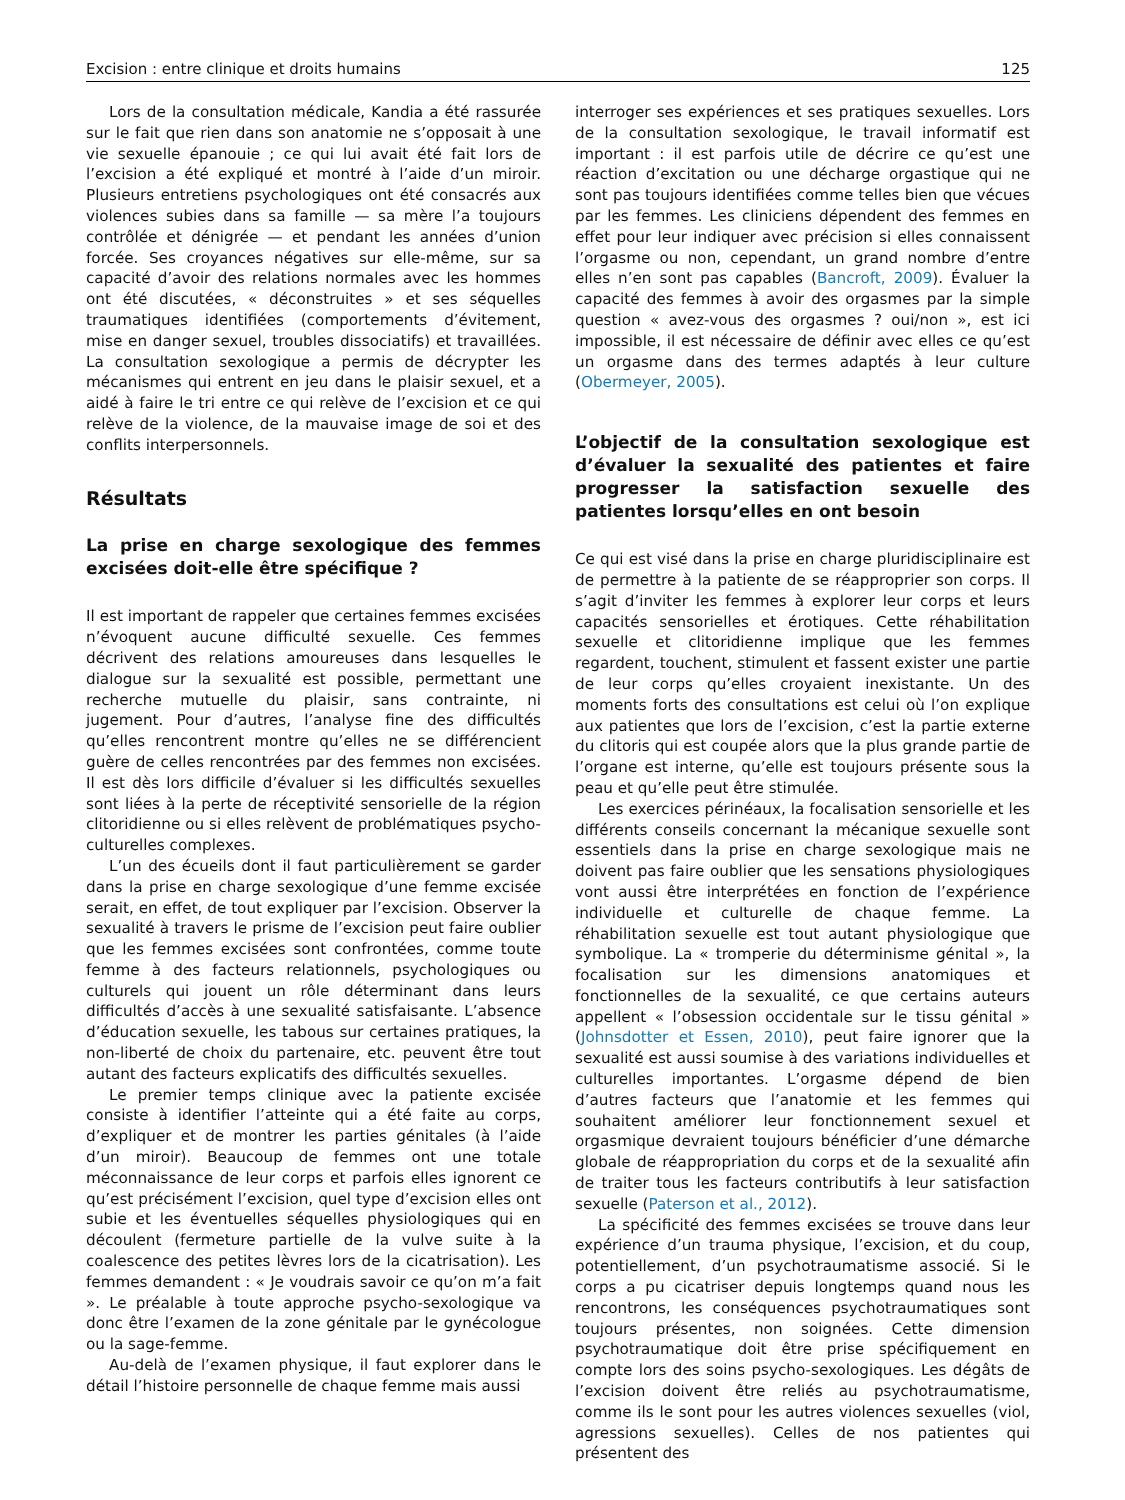Excision : entre clinique et droits humains 125
Lors de la consultation médicale, Kandia a été rassurée sur le fait que rien dans son anatomie ne s’opposait à une vie sexuelle épanouie ; ce qui lui avait été fait lors de l’excision a été expliqué et montré à l’aide d’un miroir. Plusieurs entretiens psychologiques ont été consacrés aux violences subies dans sa famille — sa mère l’a toujours contrôlée et dénigrée — et pendant les années d’union forcée. Ses croyances négatives sur elle-même, sur sa capacité d’avoir des relations normales avec les hommes ont été discutées, « déconstruites » et ses séquelles traumatiques identifiées (comportements d’évitement, mise en danger sexuel, troubles dissociatifs) et travaillées. La consultation sexologique a permis de décrypter les mécanismes qui entrent en jeu dans le plaisir sexuel, et a aidé à faire le tri entre ce qui relève de l’excision et ce qui relève de la violence, de la mauvaise image de soi et des conflits interpersonnels.
Résultats
La prise en charge sexologique des femmes excisées doit-elle être spécifique ?
Il est important de rappeler que certaines femmes excisées n’évoquent aucune difficulté sexuelle. Ces femmes décrivent des relations amoureuses dans lesquelles le dialogue sur la sexualité est possible, permettant une recherche mutuelle du plaisir, sans contrainte, ni jugement. Pour d’autres, l’analyse fine des difficultés qu’elles rencontrent montre qu’elles ne se différencient guère de celles rencontrées par des femmes non excisées. Il est dès lors difficile d’évaluer si les difficultés sexuelles sont liées à la perte de réceptivité sensorielle de la région clitoridienne ou si elles relèvent de problématiques psycho-culturelles complexes.
L’un des écueils dont il faut particulièrement se garder dans la prise en charge sexologique d’une femme excisée serait, en effet, de tout expliquer par l’excision. Observer la sexualité à travers le prisme de l’excision peut faire oublier que les femmes excisées sont confrontées, comme toute femme à des facteurs relationnels, psychologiques ou culturels qui jouent un rôle déterminant dans leurs difficultés d’accès à une sexualité satisfaisante. L’absence d’éducation sexuelle, les tabous sur certaines pratiques, la non-liberté de choix du partenaire, etc. peuvent être tout autant des facteurs explicatifs des difficultés sexuelles.
Le premier temps clinique avec la patiente excisée consiste à identifier l’atteinte qui a été faite au corps, d’expliquer et de montrer les parties génitales (à l’aide d’un miroir). Beaucoup de femmes ont une totale méconnaissance de leur corps et parfois elles ignorent ce qu’est précisément l’excision, quel type d’excision elles ont subie et les éventuelles séquelles physiologiques qui en découlent (fermeture partielle de la vulve suite à la coalescence des petites lèvres lors de la cicatrisation). Les femmes demandent : « Je voudrais savoir ce qu’on m’a fait ». Le préalable à toute approche psycho-sexologique va donc être l’examen de la zone génitale par le gynécologue ou la sage-femme.
Au-delà de l’examen physique, il faut explorer dans le détail l’histoire personnelle de chaque femme mais aussi
interroger ses expériences et ses pratiques sexuelles. Lors de la consultation sexologique, le travail informatif est important : il est parfois utile de décrire ce qu’est une réaction d’excitation ou une décharge orgastique qui ne sont pas toujours identifiées comme telles bien que vécues par les femmes. Les cliniciens dépendent des femmes en effet pour leur indiquer avec précision si elles connaissent l’orgasme ou non, cependant, un grand nombre d’entre elles n’en sont pas capables (Bancroft, 2009). Évaluer la capacité des femmes à avoir des orgasmes par la simple question « avez-vous des orgasmes ? oui/non », est ici impossible, il est nécessaire de définir avec elles ce qu’est un orgasme dans des termes adaptés à leur culture (Obermeyer, 2005).
L’objectif de la consultation sexologique est d’évaluer la sexualité des patientes et faire progresser la satisfaction sexuelle des patientes lorsqu’elles en ont besoin
Ce qui est visé dans la prise en charge pluridisciplinaire est de permettre à la patiente de se réapproprier son corps. Il s’agit d’inviter les femmes à explorer leur corps et leurs capacités sensorielles et érotiques. Cette réhabilitation sexuelle et clitoridienne implique que les femmes regardent, touchent, stimulent et fassent exister une partie de leur corps qu’elles croyaient inexistante. Un des moments forts des consultations est celui où l’on explique aux patientes que lors de l’excision, c’est la partie externe du clitoris qui est coupée alors que la plus grande partie de l’organe est interne, qu’elle est toujours présente sous la peau et qu’elle peut être stimulée.
Les exercices périnéaux, la focalisation sensorielle et les différents conseils concernant la mécanique sexuelle sont essentiels dans la prise en charge sexologique mais ne doivent pas faire oublier que les sensations physiologiques vont aussi être interprétées en fonction de l’expérience individuelle et culturelle de chaque femme. La réhabilitation sexuelle est tout autant physiologique que symbolique. La « tromperie du déterminisme génital », la focalisation sur les dimensions anatomiques et fonctionnelles de la sexualité, ce que certains auteurs appellent « l’obsession occidentale sur le tissu génital » (Johnsdotter et Essen, 2010), peut faire ignorer que la sexualité est aussi soumise à des variations individuelles et culturelles importantes. L’orgasme dépend de bien d’autres facteurs que l’anatomie et les femmes qui souhaitent améliorer leur fonctionnement sexuel et orgasmique devraient toujours bénéficier d’une démarche globale de réappropriation du corps et de la sexualité afin de traiter tous les facteurs contributifs à leur satisfaction sexuelle (Paterson et al., 2012).
La spécificité des femmes excisées se trouve dans leur expérience d’un trauma physique, l’excision, et du coup, potentiellement, d’un psychotraumatisme associé. Si le corps a pu cicatriser depuis longtemps quand nous les rencontrons, les conséquences psychotraumatiques sont toujours présentes, non soignées. Cette dimension psychotraumatique doit être prise spécifiquement en compte lors des soins psycho-sexologiques. Les dégâts de l’excision doivent être reliés au psychotraumatisme, comme ils le sont pour les autres violences sexuelles (viol, agressions sexuelles). Celles de nos patientes qui présentent des